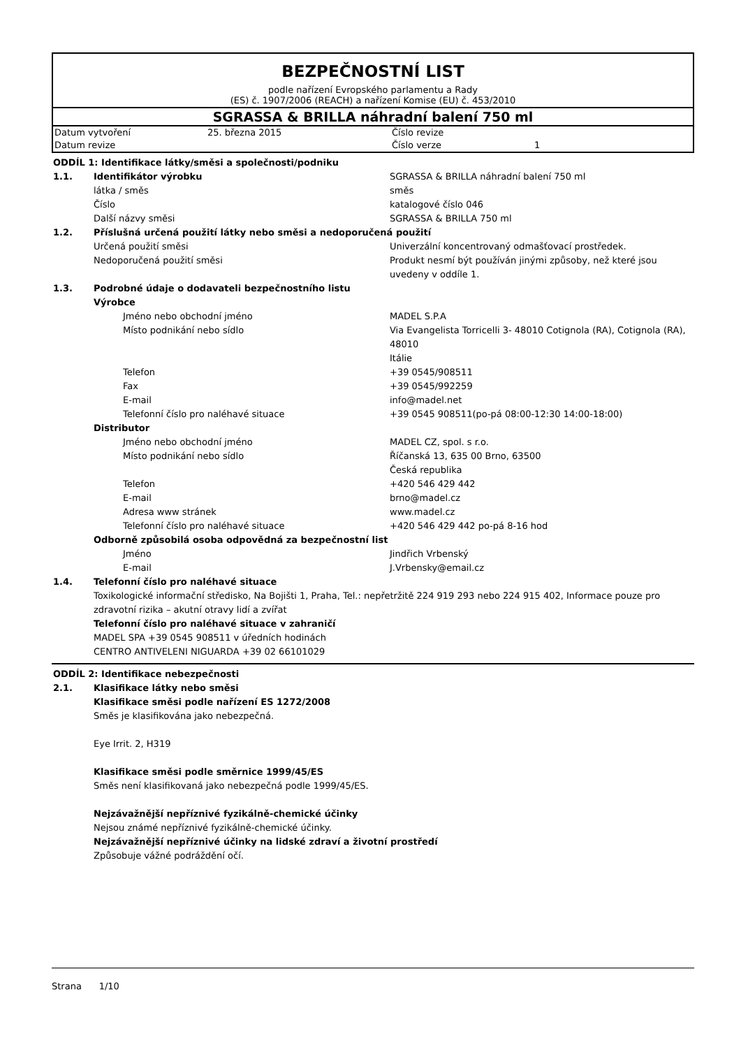BEZPEČNOSTNÍ LIST
podle nařízení Evropského parlamentu a Rady
(ES) č. 1907/2006 (REACH) a nařízení Komise (EU) č. 453/2010
SGRASSA & BRILLA náhradní balení 750 ml
| Datum vytvoření | 25. března 2015 | Číslo revize | |
| Datum revize | | Číslo verze | 1 |
| ODDÍL 1: Identifikace látky/směsi a společnosti/podniku | | |
| 1.1. | Identifikátor výrobku | SGRASSA & BRILLA náhradní balení 750 ml |
| | látka / směs | směs |
| | Číslo | katalogové číslo 046 |
| | Další názvy směsi | SGRASSA & BRILLA 750 ml |
| 1.2. | Příslušná určená použití látky nebo směsi a nedoporučená použití | |
| | Určená použití směsi | Univerzální koncentrovaný odmašťovací prostředek. |
| | Nedoporučená použití směsi | Produkt nesmí být používán jinými způsoby, než které jsou uvedeny v oddíle 1. |
| 1.3. | Podrobné údaje o dodavateli bezpečnostního listu | |
| | Výrobce | |
| | Jméno nebo obchodní jméno | MADEL S.P.A |
| | Místo podnikání nebo sídlo | Via Evangelista Torricelli 3- 48010 Cotignola (RA), Cotignola (RA), 48010 Itálie |
| | Telefon | +39 0545/908511 |
| | Fax | +39 0545/992259 |
| | E-mail | info@madel.net |
| | Telefonní číslo pro naléhavé situace | +39 0545 908511(po-pá 08:00-12:30 14:00-18:00) |
| | Distributor | |
| | Jméno nebo obchodní jméno | MADEL CZ, spol. s r.o. |
| | Místo podnikání nebo sídlo | Říčanská 13, 635 00 Brno, 63500 Česká republika |
| | Telefon | +420 546 429 442 |
| | E-mail | brno@madel.cz |
| | Adresa www stránek | www.madel.cz |
| | Telefonní číslo pro naléhavé situace | +420 546 429 442 po-pá 8-16 hod |
| | Odborně způsobilá osoba odpovědná za bezpečnostní list | |
| | Jméno | Jindřich Vrbenský |
| | E-mail | J.Vrbensky@email.cz |
| 1.4. | Telefonní číslo pro naléhavé situace | |
| | Toxikologické informační středisko, Na Bojišti 1, Praha, Tel.: nepřetržitě 224 919 293 nebo 224 915 402, Informace pouze pro zdravotní rizika – akutní otravy lidí a zvířat Telefonní číslo pro naléhavé situace v zahraničí MADEL SPA +39 0545 908511 v úředních hodinách CENTRO ANTIVELENI NIGUARDA +39 02 66101029 | |
| ODDÍL 2: Identifikace nebezpečnosti | |
| 2.1. | Klasifikace látky nebo směsi |
| | Klasifikace směsi podle nařízení ES 1272/2008 Směs je klasifikována jako nebezpečná. Eye Irrit. 2, H319 Klasifikace směsi podle směrnice 1999/45/ES Směs není klasifikovaná jako nebezpečná podle 1999/45/ES. Nejzávažnější nepříznivé fyzikálně-chemické účinky Nejsou známé nepříznivé fyzikálně-chemické účinky. Nejzávažnější nepříznivé účinky na lidské zdraví a životní prostředí Způsobuje vážné podráždění očí. |
Strana 1/10